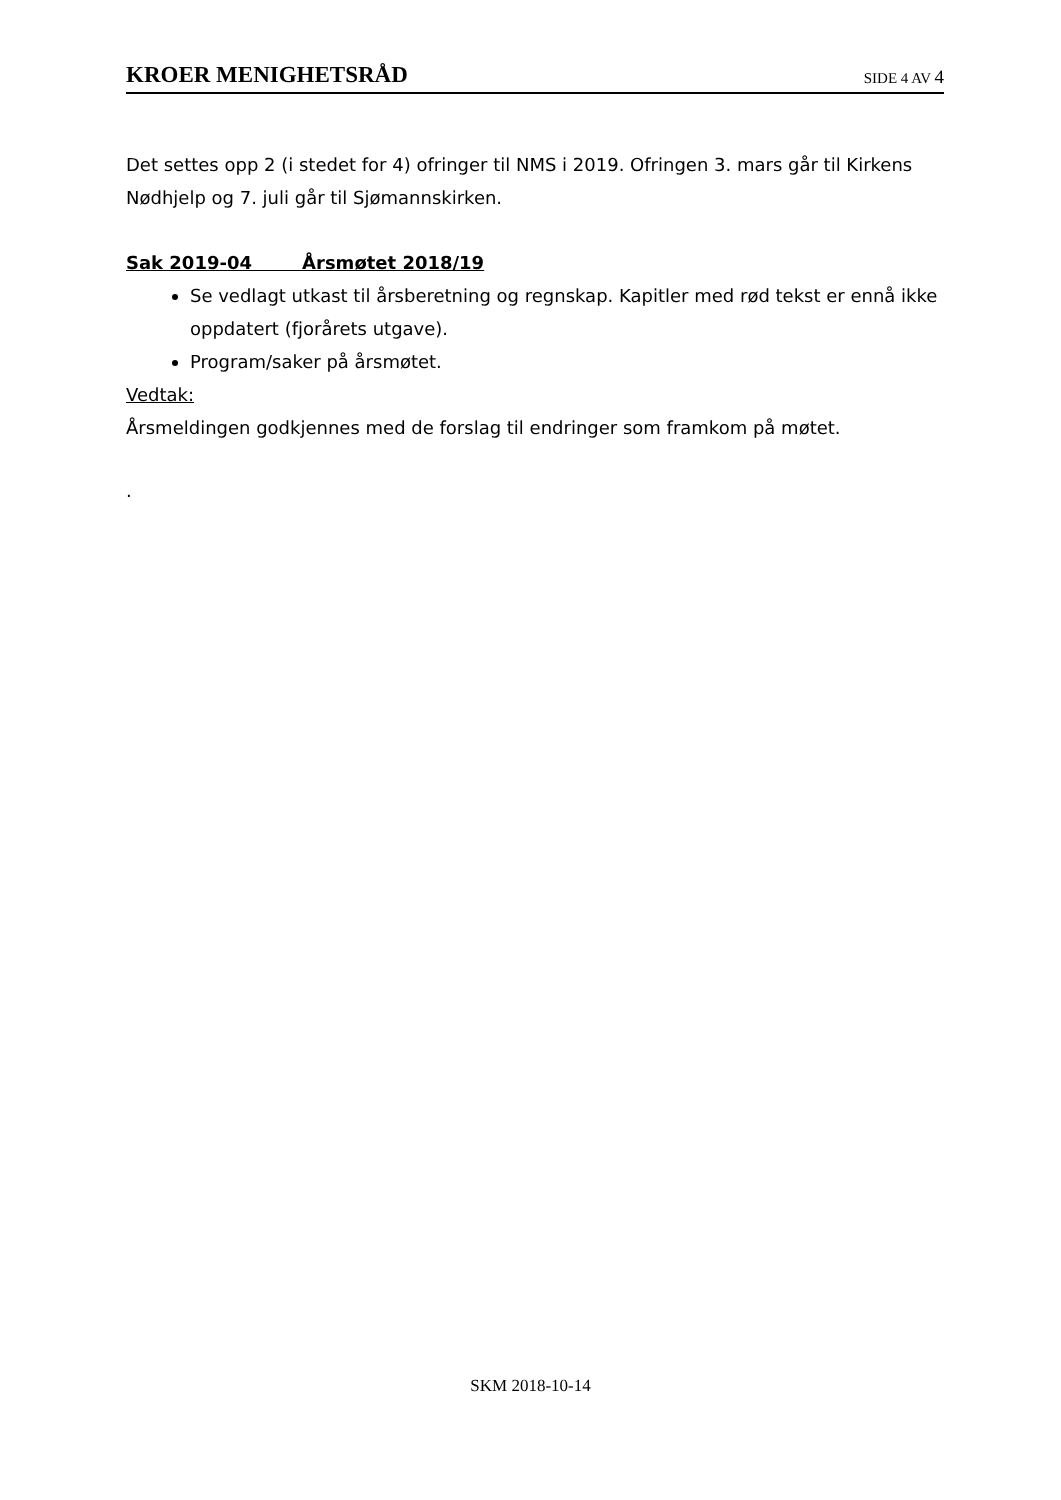KROER MENIGHETSRÅD SIDE 4 AV 4
Det settes opp 2 (i stedet for 4) ofringer til NMS i 2019. Ofringen 3. mars går til Kirkens Nødhjelp og 7. juli går til Sjømannskirken.
Sak 2019-04 Årsmøtet 2018/19
Se vedlagt utkast til årsberetning og regnskap. Kapitler med rød tekst er ennå ikke oppdatert (fjorårets utgave).
Program/saker på årsmøtet.
Vedtak:
Årsmeldingen godkjennes med de forslag til endringer som framkom på møtet.
.
SKM 2018-10-14